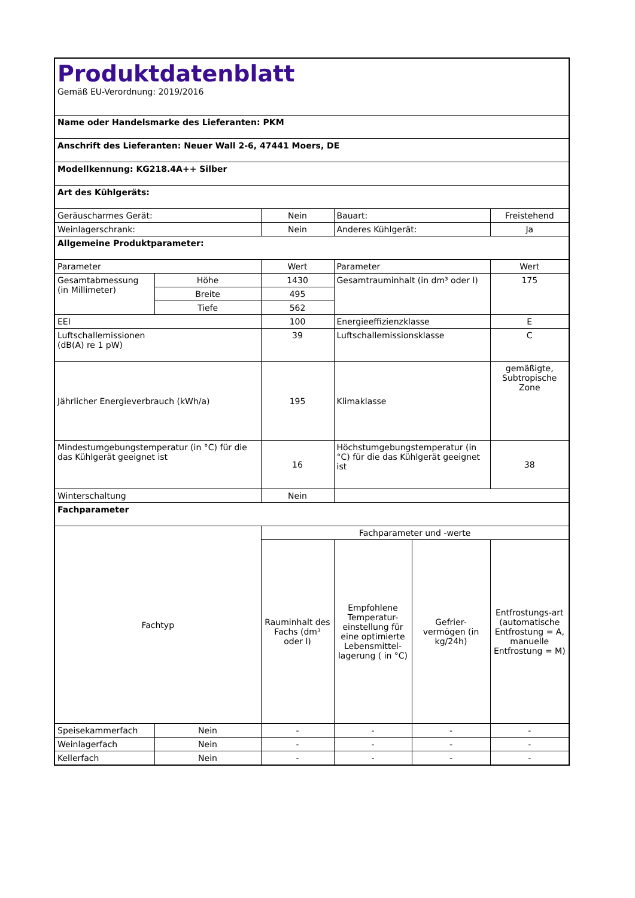| Produktdatenblatt Gemäß EU-Verordnung: 2019/2016 | | | | | |
| Name oder Handelsmarke des Lieferanten: PKM | | | | | |
| Anschrift des Lieferanten: Neuer Wall 2-6, 47441 Moers, DE | | | | | |
| Modellkennung: KG218.4A++ Silber | | | | | |
| Art des Kühlgeräts: | | | | | |
| Geräuscharmes Gerät: | | Nein | Bauart: | | Freistehend |
| Weinlagerschrank: | | Nein | Anderes Kühlgerät: | | Ja |
| Allgemeine Produktparameter: | | | | | |
| Parameter | | Wert | Parameter | | Wert |
| Gesamtabmessung (in Millimeter) | Höhe | 1430 | Gesamtrauminhalt (in dm³ oder l) | | 175 |
| | Breite | 495 | | | |
| | Tiefe | 562 | | | |
| EEI | | 100 | Energieeffizienzklasse | | E |
| Luftschallemissionen (dB(A) re 1 pW) | | 39 | Luftschallemissionsklasse | | C |
| Jährlicher Energieverbrauch (kWh/a) | | 195 | Klimaklasse | | gemäßigte, Subtropische Zone |
| Mindestumgebungstemperatur (in °C) für die das Kühlgerät geeignet ist | | 16 | Höchstumgebungstemperatur (in °C) für die das Kühlgerät geeignet ist | | 38 |
| Winterschaltung | | Nein | | | |
| Fachparameter | | | | | |
| Fachtyp | | Fachparameter und -werte | | | |
| | | Rauminhalt des Fachs (dm³ oder l) | Empfohlene Temperatur-einstellung für eine optimierte Lebensmittel-lagerung ( in °C) | Gefrier-vermögen (in kg/24h) | Entfrostungs-art (automatische Entfrostung = A, manuelle Entfrostung = M) |
| Speisekammerfach | Nein | - | - | - | - |
| Weinlagerfach | Nein | - | - | - | - |
| Kellerfach | Nein | - | - | - | - |